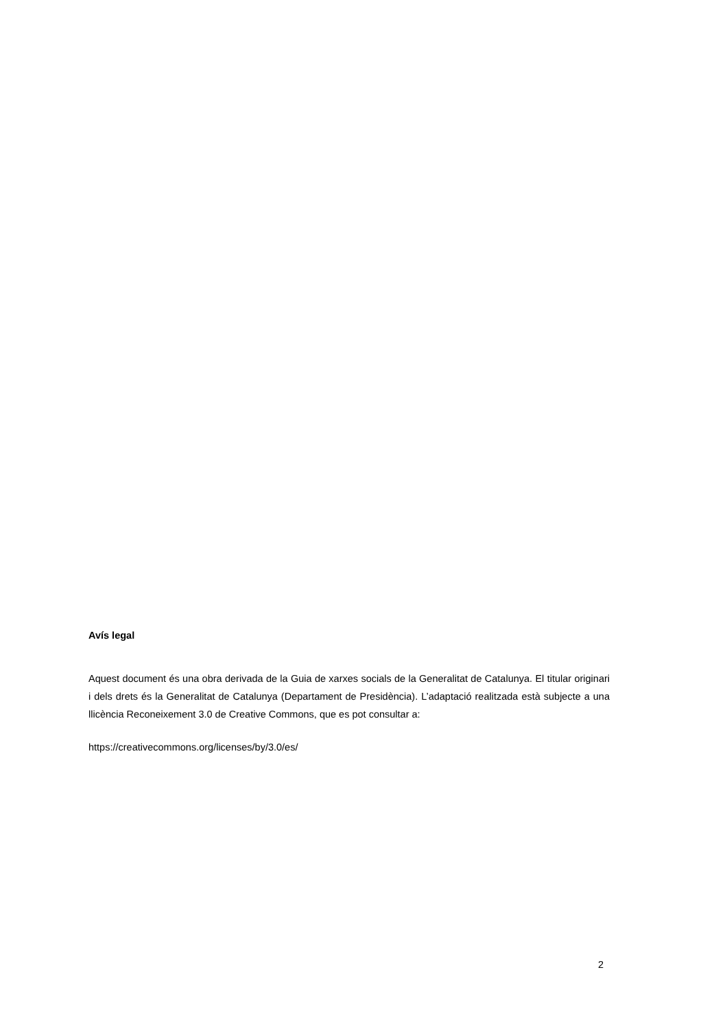Avís legal
Aquest document és una obra derivada de la Guia de xarxes socials de la Generalitat de Catalunya. El titular originari i dels drets és la Generalitat de Catalunya (Departament de Presidència). L’adaptació realitzada està subjecte a una llicència Reconeixement 3.0 de Creative Commons, que es pot consultar a:
https://creativecommons.org/licenses/by/3.0/es/
2